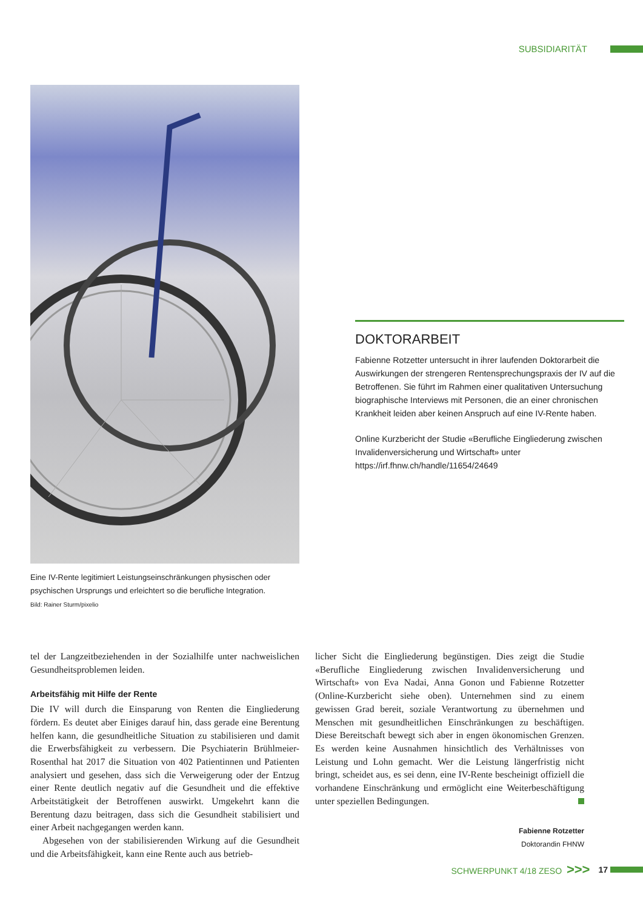SUBSIDIARITÄT
Eine IV-Rente legitimiert Leistungseinschränkungen physischen oder psychischen Ursprungs und erleichtert so die berufliche Integration.
Bild: Rainer Sturm/pixelio
DOKTORARBEIT
Fabienne Rotzetter untersucht in ihrer laufenden Doktorarbeit die Auswirkungen der strengeren Rentensprechungspraxis der IV auf die Betroffenen. Sie führt im Rahmen einer qualitativen Untersuchung biographische Interviews mit Personen, die an einer chronischen Krankheit leiden aber keinen Anspruch auf eine IV-Rente haben.
Online Kurzbericht der Studie «Berufliche Eingliederung zwischen Invalidenversicherung und Wirtschaft» unter https://irf.fhnw.ch/handle/11654/24649
tel der Langzeitbeziehenden in der Sozialhilfe unter nachweislichen Gesundheitsproblemen leiden.
Arbeitsfähig mit Hilfe der Rente
Die IV will durch die Einsparung von Renten die Eingliederung fördern. Es deutet aber Einiges darauf hin, dass gerade eine Berentung helfen kann, die gesundheitliche Situation zu stabilisieren und damit die Erwerbsfähigkeit zu verbessern. Die Psychiaterin Brühlmeier-Rosenthal hat 2017 die Situation von 402 Patientinnen und Patienten analysiert und gesehen, dass sich die Verweigerung oder der Entzug einer Rente deutlich negativ auf die Gesundheit und die effektive Arbeitstätigkeit der Betroffenen auswirkt. Umgekehrt kann die Berentung dazu beitragen, dass sich die Gesundheit stabilisiert und einer Arbeit nachgegangen werden kann.
Abgesehen von der stabilisierenden Wirkung auf die Gesundheit und die Arbeitsfähigkeit, kann eine Rente auch aus betrieb-
licher Sicht die Eingliederung begünstigen. Dies zeigt die Studie «Berufliche Eingliederung zwischen Invalidenversicherung und Wirtschaft» von Eva Nadai, Anna Gonon und Fabienne Rotzetter (Online-Kurzbericht siehe oben). Unternehmen sind zu einem gewissen Grad bereit, soziale Verantwortung zu übernehmen und Menschen mit gesundheitlichen Einschränkungen zu beschäftigen. Diese Bereitschaft bewegt sich aber in engen ökonomischen Grenzen. Es werden keine Ausnahmen hinsichtlich des Verhältnisses von Leistung und Lohn gemacht. Wer die Leistung längerfristig nicht bringt, scheidet aus, es sei denn, eine IV-Rente bescheinigt offiziell die vorhandene Einschränkung und ermöglicht eine Weiterbeschäftigung unter speziellen Bedingungen.
Fabienne Rotzetter
Doktorandin FHNW
SCHWERPUNKT 4/18 ZESO >>> 17